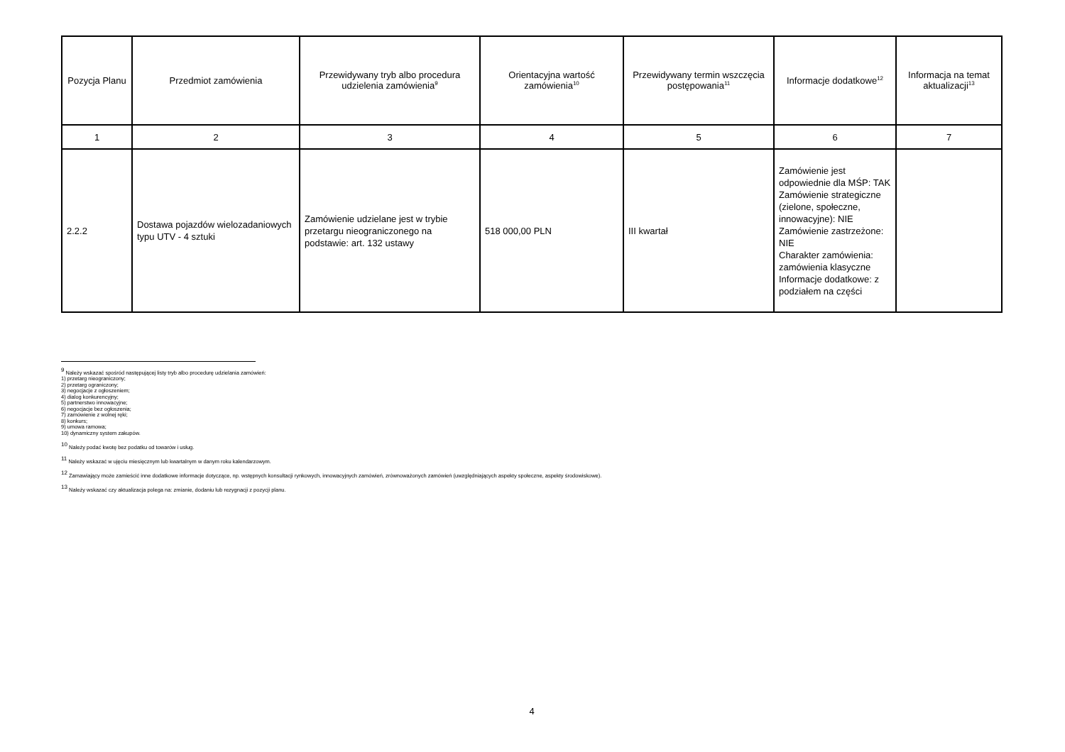| Pozycja Planu | Przedmiot zamówienia | Przewidywany tryb albo procedura udzielenia zamówienia<sup>9</sup> | Orientacyjna wartość zamówienia<sup>10</sup> | Przewidywany termin wszczęcia postępowania<sup>11</sup> | Informacje dodatkowe<sup>12</sup> | Informacja na temat aktualizacji<sup>13</sup> |
| --- | --- | --- | --- | --- | --- | --- |
| 1 | 2 | 3 | 4 | 5 | 6 | 7 |
| 2.2.2 | Dostawa pojazdów wielozadaniowych typu UTV - 4 sztuki | Zamówienie udzielane jest w trybie przetargu nieograniczonego na podstawie: art. 132 ustawy | 518 000,00 PLN | III kwartał | Zamówienie jest odpowiednie dla MŚP: TAK Zamówienie strategiczne (zielone, społeczne, innowacyjne): NIE Zamówienie zastrzeżone: NIE Charakter zamówienia: zamówienia klasyczne Informacje dodatkowe: z podziałem na części | |
<sup>9</sup> Należy wskazać spośród następującej listy tryb albo procedurę udzielania zamówień:
1) przetarg nieograniczony;
2) przetarg ograniczony;
3) negocjacje z ogłoszeniem;
4) dialog konkurencyjny;
5) partnerstwo innowacyjne;
6) negocjacje bez ogłoszenia;
7) zamówienie z wolnej ręki;
8) konkurs;
9) umowa ramowa;
10) dynamiczny system zakupów.
<sup>10</sup> Należy podać kwotę bez podatku od towarów i usług.
<sup>11</sup> Należy wskazać w ujęciu miesięcznym lub kwartalnym w danym roku kalendarzowym.
<sup>12</sup> Zamawiający może zamieścić inne dodatkowe informacje dotyczące, np. wstępnych konsultacji rynkowych, innowacyjnych zamówień, zrównoważonych zamówień (uwzględniających aspekty społeczne, aspekty środowiskowe).
<sup>13</sup> Należy wskazać czy aktualizacja polega na: zmianie, dodaniu lub rezygnacji z pozycji planu.
4